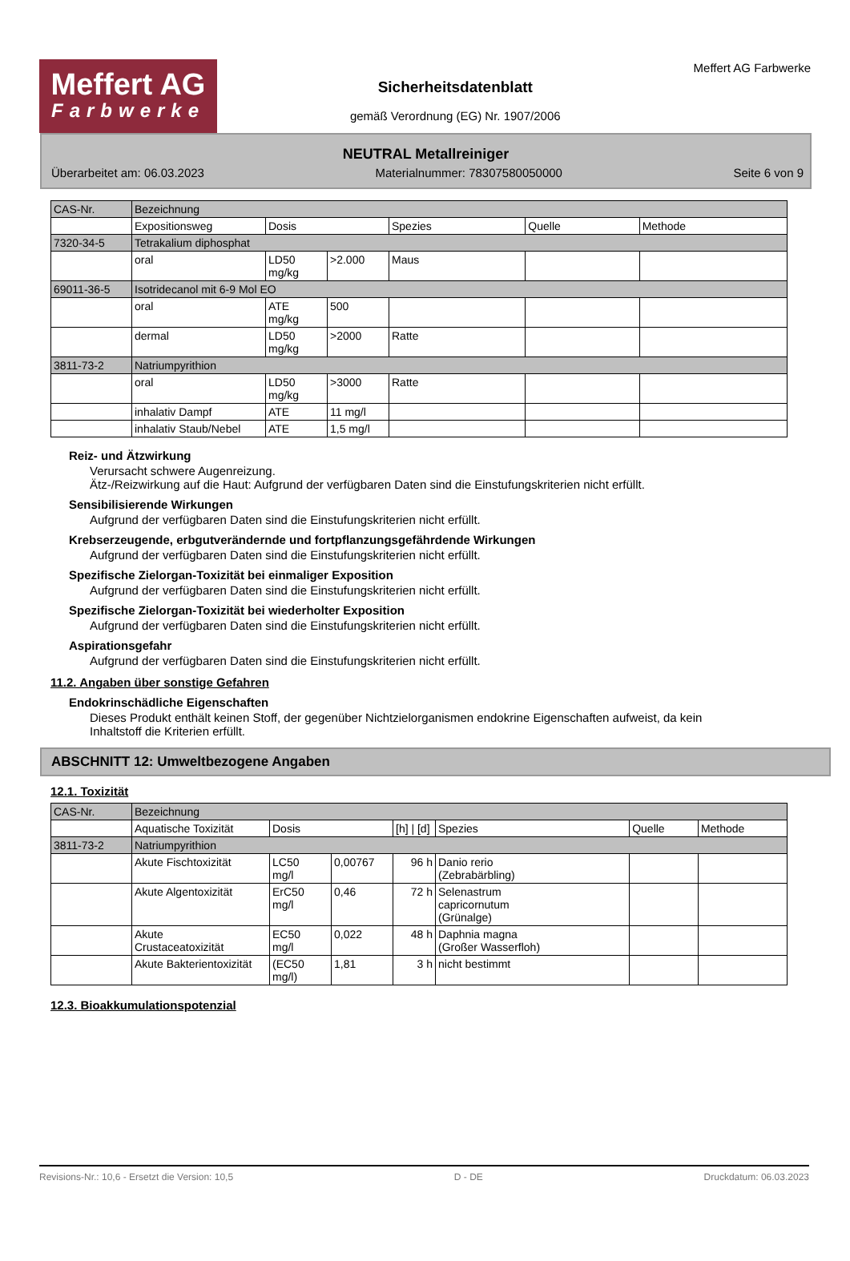Meffert AG
Farbwerke
Sicherheitsdatenblatt
gemäß Verordnung (EG) Nr. 1907/2006
Meffert AG Farbwerke
NEUTRAL Metallreiniger
Überarbeitet am: 06.03.2023 Materialnummer: 78307580050000 Seite 6 von 9
| CAS-Nr. | Bezeichnung | | | | | |
| --- | --- | --- | --- | --- | --- | --- |
| | Expositionsweg | Dosis | | Spezies | Quelle | Methode |
| 7320-34-5 | Tetrakalium diphosphat | | | | | |
| | oral | LD50 mg/kg | >2.000 | Maus | | |
| 69011-36-5 | Isotridecanol mit 6-9 Mol EO | | | | | |
| | oral | ATE mg/kg | 500 | | | |
| | dermal | LD50 mg/kg | >2000 | Ratte | | |
| 3811-73-2 | Natriumpyrithion | | | | | |
| | oral | LD50 mg/kg | >3000 | Ratte | | |
| | inhalativ Dampf | ATE | 11 mg/l | | | |
| | inhalativ Staub/Nebel | ATE | 1,5 mg/l | | | |
Reiz- und Ätzwirkung
Verursacht schwere Augenreizung.
Ätz-/Reizwirkung auf die Haut: Aufgrund der verfügbaren Daten sind die Einstufungskriterien nicht erfüllt.
Sensibilisierende Wirkungen
Aufgrund der verfügbaren Daten sind die Einstufungskriterien nicht erfüllt.
Krebserzeugende, erbgutverändernde und fortpflanzungsgefährdende Wirkungen
Aufgrund der verfügbaren Daten sind die Einstufungskriterien nicht erfüllt.
Spezifische Zielorgan-Toxizität bei einmaliger Exposition
Aufgrund der verfügbaren Daten sind die Einstufungskriterien nicht erfüllt.
Spezifische Zielorgan-Toxizität bei wiederholter Exposition
Aufgrund der verfügbaren Daten sind die Einstufungskriterien nicht erfüllt.
Aspirationsgefahr
Aufgrund der verfügbaren Daten sind die Einstufungskriterien nicht erfüllt.
11.2. Angaben über sonstige Gefahren
Endokrinschädliche Eigenschaften
Dieses Produkt enthält keinen Stoff, der gegenüber Nichtzielorganismen endokrine Eigenschaften aufweist, da kein Inhaltstoff die Kriterien erfüllt.
ABSCHNITT 12: Umweltbezogene Angaben
12.1. Toxizität
| CAS-Nr. | Bezeichnung | | | | | | |
| --- | --- | --- | --- | --- | --- | --- | --- |
| | Aquatische Toxizität | Dosis | | [h] / [d] | Spezies | Quelle | Methode |
| 3811-73-2 | Natriumpyrithion | | | | | | |
| | Akute Fischtoxizität | LC50 mg/l | 0,00767 | 96 h | Danio rerio (Zebrabärbling) | | |
| | Akute Algentoxizität | ErC50 mg/l | 0,46 | 72 h | Selenastrum capricornutum (Grünalge) | | |
| | Akute Crustaceatoxizität | EC50 mg/l | 0,022 | 48 h | Daphnia magna (Großer Wasserfloh) | | |
| | Akute Bakterientoxizität | (EC50 mg/l) | 1,81 | 3 h | nicht bestimmt | | |
12.3. Bioakkumulationspotenzial
Revisions-Nr.: 10,6 - Ersetzt die Version: 10,5 D - DE Druckdatum: 06.03.2023